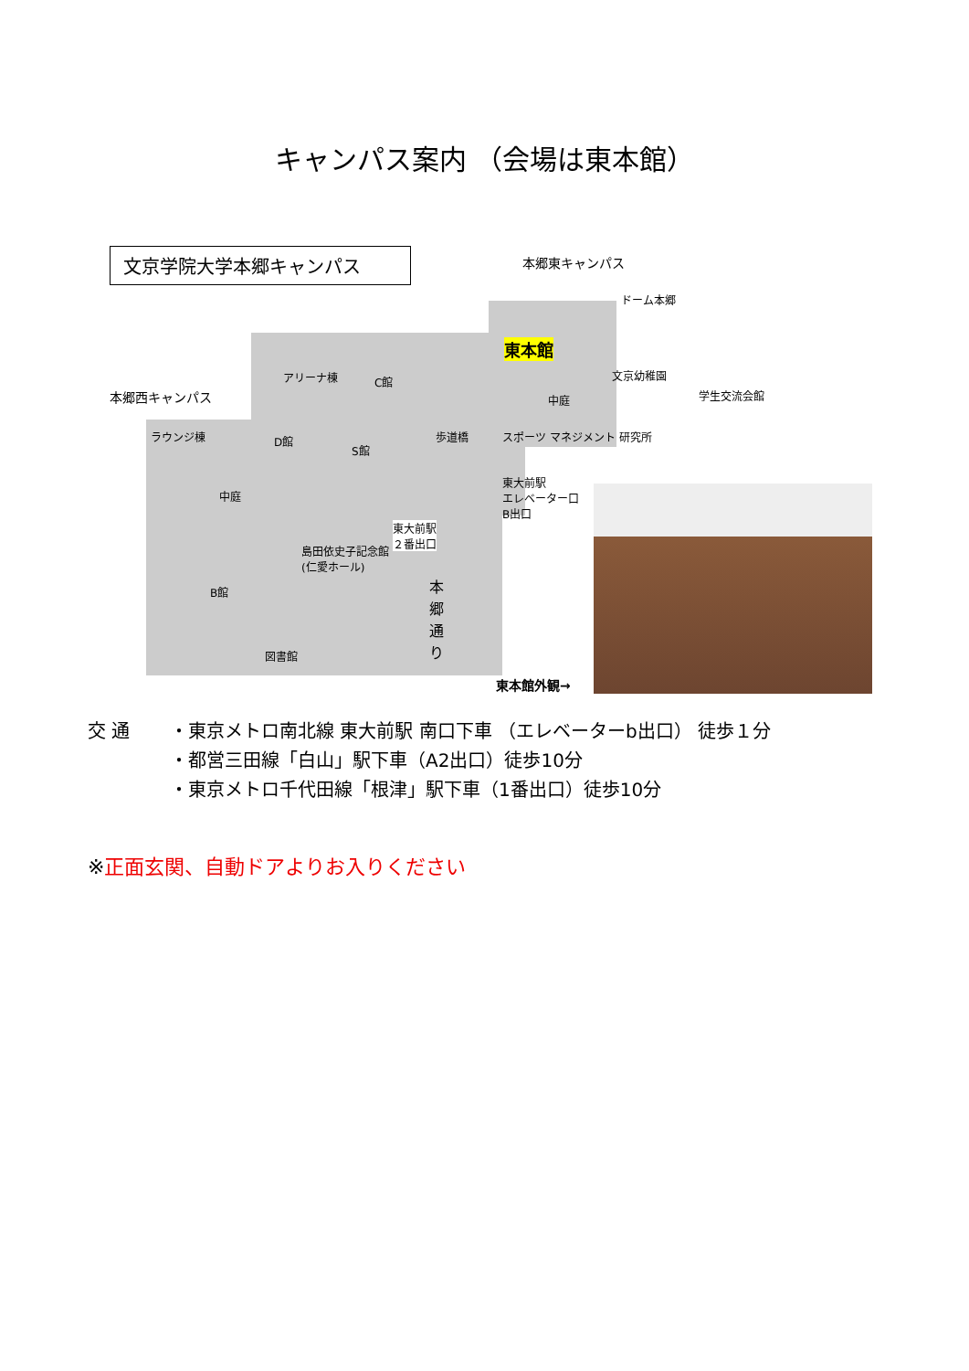キャンパス案内 （会場は東本館）
文京学院大学本郷キャンパス 本郷東キャンパス
ドーム本郷
東本館
文京幼稚園
中庭 学生交流会館
本郷西キャンパス
アリーナ棟 C館
ラウンジ棟 D館
S館
歩道橋 スポーツ マネジメント 研究所
中庭
東大前駅
エレベーター口
B出口
東大前駅
２番出口
島田依史子記念館
(仁愛ホール)
B館
本郷通り
図書館
東本館外観→
交 通 ・東京メトロ南北線 東大前駅 南口下車 （エレベーターb出口） 徒歩１分
・都営三田線「白山」駅下車（A2出口）徒歩10分
・東京メトロ千代田線「根津」駅下車（1番出口）徒歩10分
※正面玄関、自動ドアよりお入りください